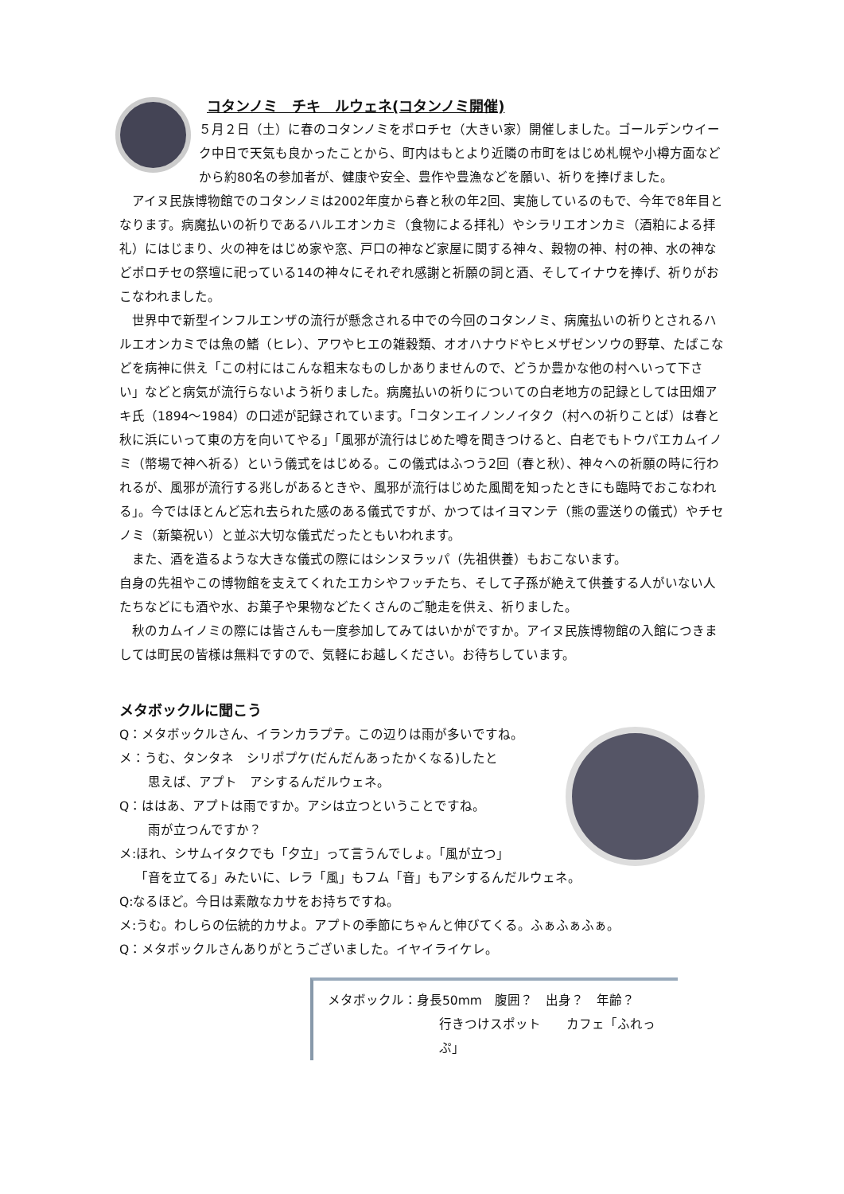コタンノミ　チキ　ルウェネ(コタンノミ開催)
５月２日（土）に春のコタンノミをポロチセ（大きい家）開催しました。ゴールデンウイーク中日で天気も良かったことから、町内はもとより近隣の市町をはじめ札幌や小樽方面などから約80名の参加者が、健康や安全、豊作や豊漁などを願い、祈りを捧げました。
アイヌ民族博物館でのコタンノミは2002年度から春と秋の年2回、実施しているのもで、今年で8年目となります。病魔払いの祈りであるハルエオンカミ（食物による拝礼）やシラリエオンカミ（酒粕による拝礼）にはじまり、火の神をはじめ家や窓、戸口の神など家屋に関する神々、穀物の神、村の神、水の神などポロチセの祭壇に祀っている14の神々にそれぞれ感謝と祈願の詞と酒、そしてイナウを捧げ、祈りがおこなわれました。
世界中で新型インフルエンザの流行が懸念される中での今回のコタンノミ、病魔払いの祈りとされるハルエオンカミでは魚の鰭（ヒレ）、アワやヒエの雑穀類、オオハナウドやヒメザゼンソウの野草、たばこなどを病神に供え「この村にはこんな粗末なものしかありませんので、どうか豊かな他の村へいって下さい」などと病気が流行らないよう祈りました。病魔払いの祈りについての白老地方の記録としては田畑アキ氏（1894～1984）の口述が記録されています。「コタンエイノンノイタク（村への祈りことば）は春と秋に浜にいって東の方を向いてやる」「風邪が流行はじめた噂を聞きつけると、白老でもトウパエカムイノミ（幣場で神へ祈る）という儀式をはじめる。この儀式はふつう2回（春と秋）、神々への祈願の時に行われるが、風邪が流行する兆しがあるときや、風邪が流行はじめた風聞を知ったときにも臨時でおこなわれる」。今ではほとんど忘れ去られた感のある儀式ですが、かつてはイヨマンテ（熊の霊送りの儀式）やチセノミ（新築祝い）と並ぶ大切な儀式だったともいわれます。
また、酒を造るような大きな儀式の際にはシンヌラッパ（先祖供養）もおこないます。
自身の先祖やこの博物館を支えてくれたエカシやフッチたち、そして子孫が絶えて供養する人がいない人たちなどにも酒や水、お菓子や果物などたくさんのご馳走を供え、祈りました。
秋のカムイノミの際には皆さんも一度参加してみてはいかがですか。アイヌ民族博物館の入館につきましては町民の皆様は無料ですので、気軽にお越しください。お待ちしています。
メタボックルに聞こう
Q：メタボックルさん、イランカラプテ。この辺りは雨が多いですね。
メ：うむ、タンタネ　シリポプケ(だんだんあったかくなる)したと
思えば、アプト　アシするんだルウェネ。
Q：ははあ、アプトは雨ですか。アシは立つということですね。
雨が立つんですか？
メ:ほれ、シサムイタクでも「夕立」って言うんでしょ。「風が立つ」
「音を立てる」みたいに、レラ「風」もフム「音」もアシするんだルウェネ。
Q:なるほど。今日は素敵なカサをお持ちですね。
メ:うむ。わしらの伝統的カサよ。アプトの季節にちゃんと伸びてくる。ふぁふぁふぁ。
Q：メタボックルさんありがとうございました。イヤイライケレ。
メタボックル：身長50mm　腹囲？　出身？　年齢？
行きつけスポット　　カフェ「ふれっぷ」